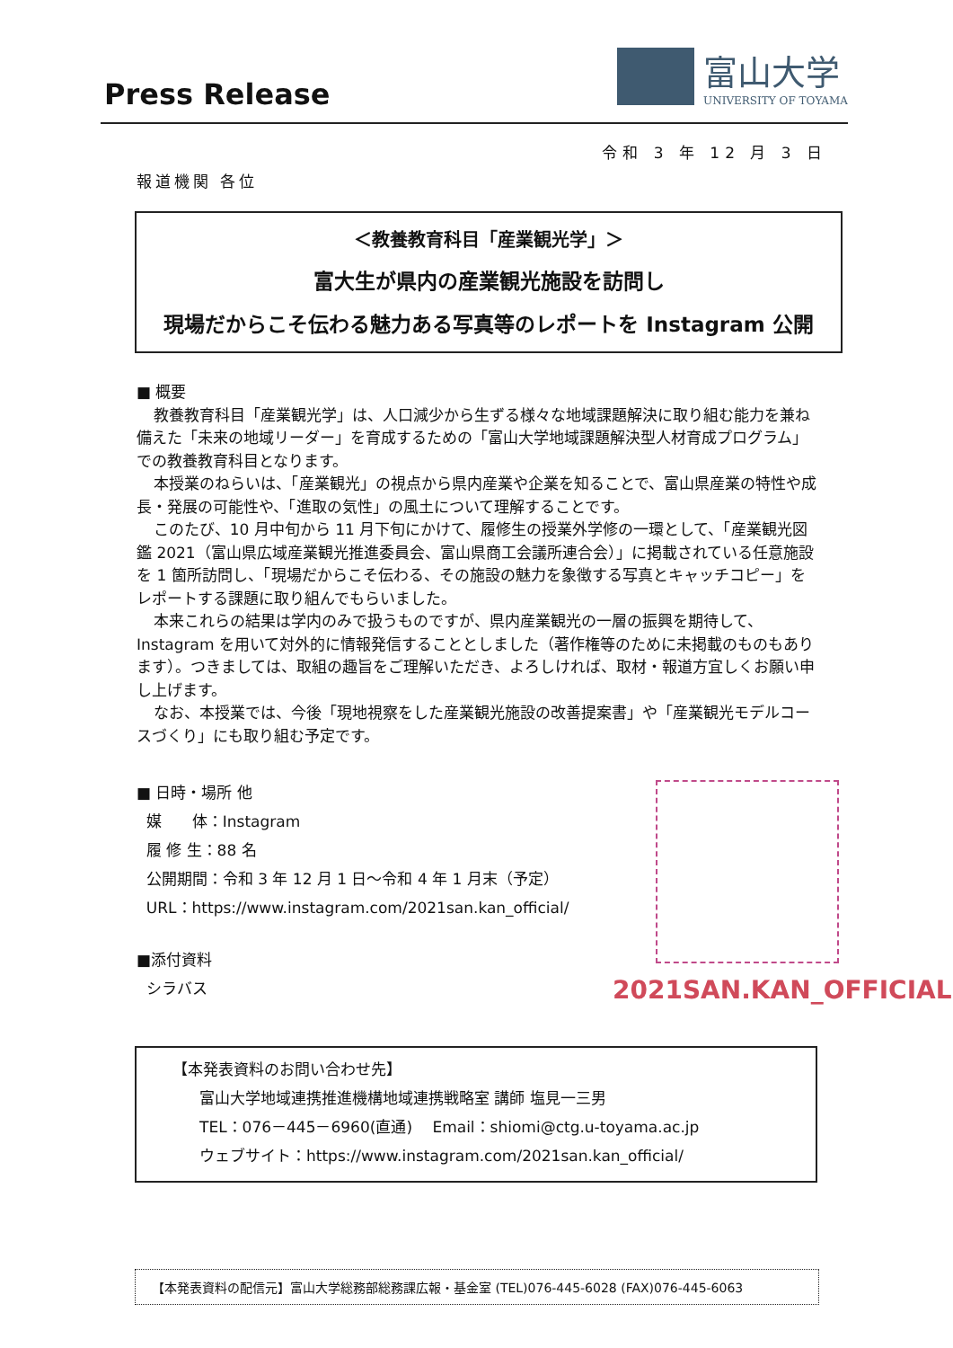Press Release
富山大学
UNIVERSITY OF TOYAMA
令和 3 年 12 月 3 日
報道機関 各位
＜教養教育科目「産業観光学」＞
富大生が県内の産業観光施設を訪問し
現場だからこそ伝わる魅力ある写真等のレポートを Instagram 公開
■ 概要
教養教育科目「産業観光学」は、人口減少から生ずる様々な地域課題解決に取り組む能力を兼ね備えた「未来の地域リーダー」を育成するための「富山大学地域課題解決型人材育成プログラム」での教養教育科目となります。
本授業のねらいは、「産業観光」の視点から県内産業や企業を知ることで、富山県産業の特性や成長・発展の可能性や、「進取の気性」の風土について理解することです。
このたび、10 月中旬から 11 月下旬にかけて、履修生の授業外学修の一環として、「産業観光図鑑 2021（富山県広域産業観光推進委員会、富山県商工会議所連合会）」に掲載されている任意施設を 1 箇所訪問し、「現場だからこそ伝わる、その施設の魅力を象徴する写真とキャッチコピー」をレポートする課題に取り組んでもらいました。
本来これらの結果は学内のみで扱うものですが、県内産業観光の一層の振興を期待して、Instagram を用いて対外的に情報発信することとしました（著作権等のために未掲載のものもあります）。つきましては、取組の趣旨をご理解いただき、よろしければ、取材・報道方宜しくお願い申し上げます。
なお、本授業では、今後「現地視察をした産業観光施設の改善提案書」や「産業観光モデルコースづくり」にも取り組む予定です。
■ 日時・場所 他
媒　　体：Instagram
履 修 生：88 名
公開期間：令和 3 年 12 月 1 日～令和 4 年 1 月末（予定）
URL：https://www.instagram.com/2021san.kan_official/
■添付資料
シラバス
2021SAN.KAN_OFFICIAL
【本発表資料のお問い合わせ先】
富山大学地域連携推進機構地域連携戦略室 講師 塩見一三男
TEL：076－445－6960(直通)　 Email：shiomi@ctg.u-toyama.ac.jp
ウェブサイト：https://www.instagram.com/2021san.kan_official/
【本発表資料の配信元】富山大学総務部総務課広報・基金室 (TEL)076-445-6028 (FAX)076-445-6063